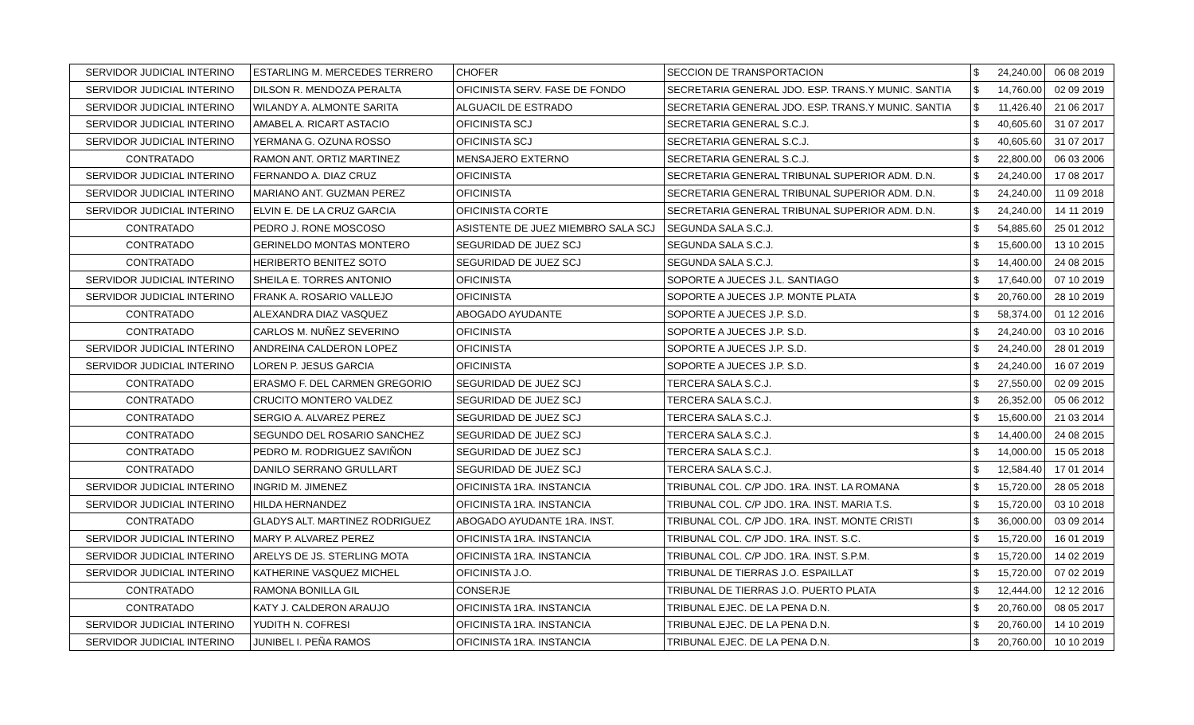| SERVIDOR JUDICIAL INTERINO | ESTARLING M. MERCEDES TERRERO | CHOFER | SECCION DE TRANSPORTACION | $ | 24,240.00 | 06 08 2019 |
| SERVIDOR JUDICIAL INTERINO | DILSON R. MENDOZA PERALTA | OFICINISTA SERV. FASE DE FONDO | SECRETARIA GENERAL JDO. ESP. TRANS.Y MUNIC. SANTIA | $ | 14,760.00 | 02 09 2019 |
| SERVIDOR JUDICIAL INTERINO | WILANDY A. ALMONTE SARITA | ALGUACIL DE ESTRADO | SECRETARIA GENERAL JDO. ESP. TRANS.Y MUNIC. SANTIA | $ | 11,426.40 | 21 06 2017 |
| SERVIDOR JUDICIAL INTERINO | AMABEL A. RICART ASTACIO | OFICINISTA SCJ | SECRETARIA GENERAL S.C.J. | $ | 40,605.60 | 31 07 2017 |
| SERVIDOR JUDICIAL INTERINO | YERMANA G. OZUNA ROSSO | OFICINISTA SCJ | SECRETARIA GENERAL S.C.J. | $ | 40,605.60 | 31 07 2017 |
| CONTRATADO | RAMON ANT. ORTIZ MARTINEZ | MENSAJERO EXTERNO | SECRETARIA GENERAL S.C.J. | $ | 22,800.00 | 06 03 2006 |
| SERVIDOR JUDICIAL INTERINO | FERNANDO A. DIAZ CRUZ | OFICINISTA | SECRETARIA GENERAL TRIBUNAL SUPERIOR ADM. D.N. | $ | 24,240.00 | 17 08 2017 |
| SERVIDOR JUDICIAL INTERINO | MARIANO ANT. GUZMAN PEREZ | OFICINISTA | SECRETARIA GENERAL TRIBUNAL SUPERIOR ADM. D.N. | $ | 24,240.00 | 11 09 2018 |
| SERVIDOR JUDICIAL INTERINO | ELVIN E. DE LA CRUZ GARCIA | OFICINISTA CORTE | SECRETARIA GENERAL TRIBUNAL SUPERIOR ADM. D.N. | $ | 24,240.00 | 14 11 2019 |
| CONTRATADO | PEDRO J. RONE MOSCOSO | ASISTENTE DE JUEZ MIEMBRO SALA SCJ | SEGUNDA SALA S.C.J. | $ | 54,885.60 | 25 01 2012 |
| CONTRATADO | GERINELDO MONTAS MONTERO | SEGURIDAD DE JUEZ SCJ | SEGUNDA SALA S.C.J. | $ | 15,600.00 | 13 10 2015 |
| CONTRATADO | HERIBERTO BENITEZ SOTO | SEGURIDAD DE JUEZ SCJ | SEGUNDA SALA S.C.J. | $ | 14,400.00 | 24 08 2015 |
| SERVIDOR JUDICIAL INTERINO | SHEILA E. TORRES ANTONIO | OFICINISTA | SOPORTE A JUECES J.L. SANTIAGO | $ | 17,640.00 | 07 10 2019 |
| SERVIDOR JUDICIAL INTERINO | FRANK A. ROSARIO VALLEJO | OFICINISTA | SOPORTE A JUECES J.P. MONTE PLATA | $ | 20,760.00 | 28 10 2019 |
| CONTRATADO | ALEXANDRA DIAZ VASQUEZ | ABOGADO AYUDANTE | SOPORTE A JUECES J.P. S.D. | $ | 58,374.00 | 01 12 2016 |
| CONTRATADO | CARLOS M. NUÑEZ SEVERINO | OFICINISTA | SOPORTE A JUECES J.P. S.D. | $ | 24,240.00 | 03 10 2016 |
| SERVIDOR JUDICIAL INTERINO | ANDREINA CALDERON LOPEZ | OFICINISTA | SOPORTE A JUECES J.P. S.D. | $ | 24,240.00 | 28 01 2019 |
| SERVIDOR JUDICIAL INTERINO | LOREN P. JESUS GARCIA | OFICINISTA | SOPORTE A JUECES J.P. S.D. | $ | 24,240.00 | 16 07 2019 |
| CONTRATADO | ERASMO F. DEL CARMEN GREGORIO | SEGURIDAD DE JUEZ SCJ | TERCERA SALA S.C.J. | $ | 27,550.00 | 02 09 2015 |
| CONTRATADO | CRUCITO MONTERO VALDEZ | SEGURIDAD DE JUEZ SCJ | TERCERA SALA S.C.J. | $ | 26,352.00 | 05 06 2012 |
| CONTRATADO | SERGIO A. ALVAREZ PEREZ | SEGURIDAD DE JUEZ SCJ | TERCERA SALA S.C.J. | $ | 15,600.00 | 21 03 2014 |
| CONTRATADO | SEGUNDO DEL ROSARIO SANCHEZ | SEGURIDAD DE JUEZ SCJ | TERCERA SALA S.C.J. | $ | 14,400.00 | 24 08 2015 |
| CONTRATADO | PEDRO M. RODRIGUEZ SAVIÑON | SEGURIDAD DE JUEZ SCJ | TERCERA SALA S.C.J. | $ | 14,000.00 | 15 05 2018 |
| CONTRATADO | DANILO SERRANO GRULLART | SEGURIDAD DE JUEZ SCJ | TERCERA SALA S.C.J. | $ | 12,584.40 | 17 01 2014 |
| SERVIDOR JUDICIAL INTERINO | INGRID M. JIMENEZ | OFICINISTA 1RA. INSTANCIA | TRIBUNAL COL. C/P JDO. 1RA. INST. LA ROMANA | $ | 15,720.00 | 28 05 2018 |
| SERVIDOR JUDICIAL INTERINO | HILDA HERNANDEZ | OFICINISTA 1RA. INSTANCIA | TRIBUNAL COL. C/P JDO. 1RA. INST. MARIA T.S. | $ | 15,720.00 | 03 10 2018 |
| CONTRATADO | GLADYS ALT. MARTINEZ RODRIGUEZ | ABOGADO AYUDANTE 1RA. INST. | TRIBUNAL COL. C/P JDO. 1RA. INST. MONTE CRISTI | $ | 36,000.00 | 03 09 2014 |
| SERVIDOR JUDICIAL INTERINO | MARY P. ALVAREZ PEREZ | OFICINISTA 1RA. INSTANCIA | TRIBUNAL COL. C/P JDO. 1RA. INST. S.C. | $ | 15,720.00 | 16 01 2019 |
| SERVIDOR JUDICIAL INTERINO | ARELYS DE JS. STERLING MOTA | OFICINISTA 1RA. INSTANCIA | TRIBUNAL COL. C/P JDO. 1RA. INST. S.P.M. | $ | 15,720.00 | 14 02 2019 |
| SERVIDOR JUDICIAL INTERINO | KATHERINE VASQUEZ MICHEL | OFICINISTA J.O. | TRIBUNAL DE TIERRAS J.O. ESPAILLAT | $ | 15,720.00 | 07 02 2019 |
| CONTRATADO | RAMONA BONILLA GIL | CONSERJE | TRIBUNAL DE TIERRAS J.O. PUERTO PLATA | $ | 12,444.00 | 12 12 2016 |
| CONTRATADO | KATY J. CALDERON ARAUJO | OFICINISTA 1RA. INSTANCIA | TRIBUNAL EJEC. DE LA PENA D.N. | $ | 20,760.00 | 08 05 2017 |
| SERVIDOR JUDICIAL INTERINO | YUDITH N. COFRESI | OFICINISTA 1RA. INSTANCIA | TRIBUNAL EJEC. DE LA PENA D.N. | $ | 20,760.00 | 14 10 2019 |
| SERVIDOR JUDICIAL INTERINO | JUNIBEL I. PEÑA RAMOS | OFICINISTA 1RA. INSTANCIA | TRIBUNAL EJEC. DE LA PENA D.N. | $ | 20,760.00 | 10 10 2019 |